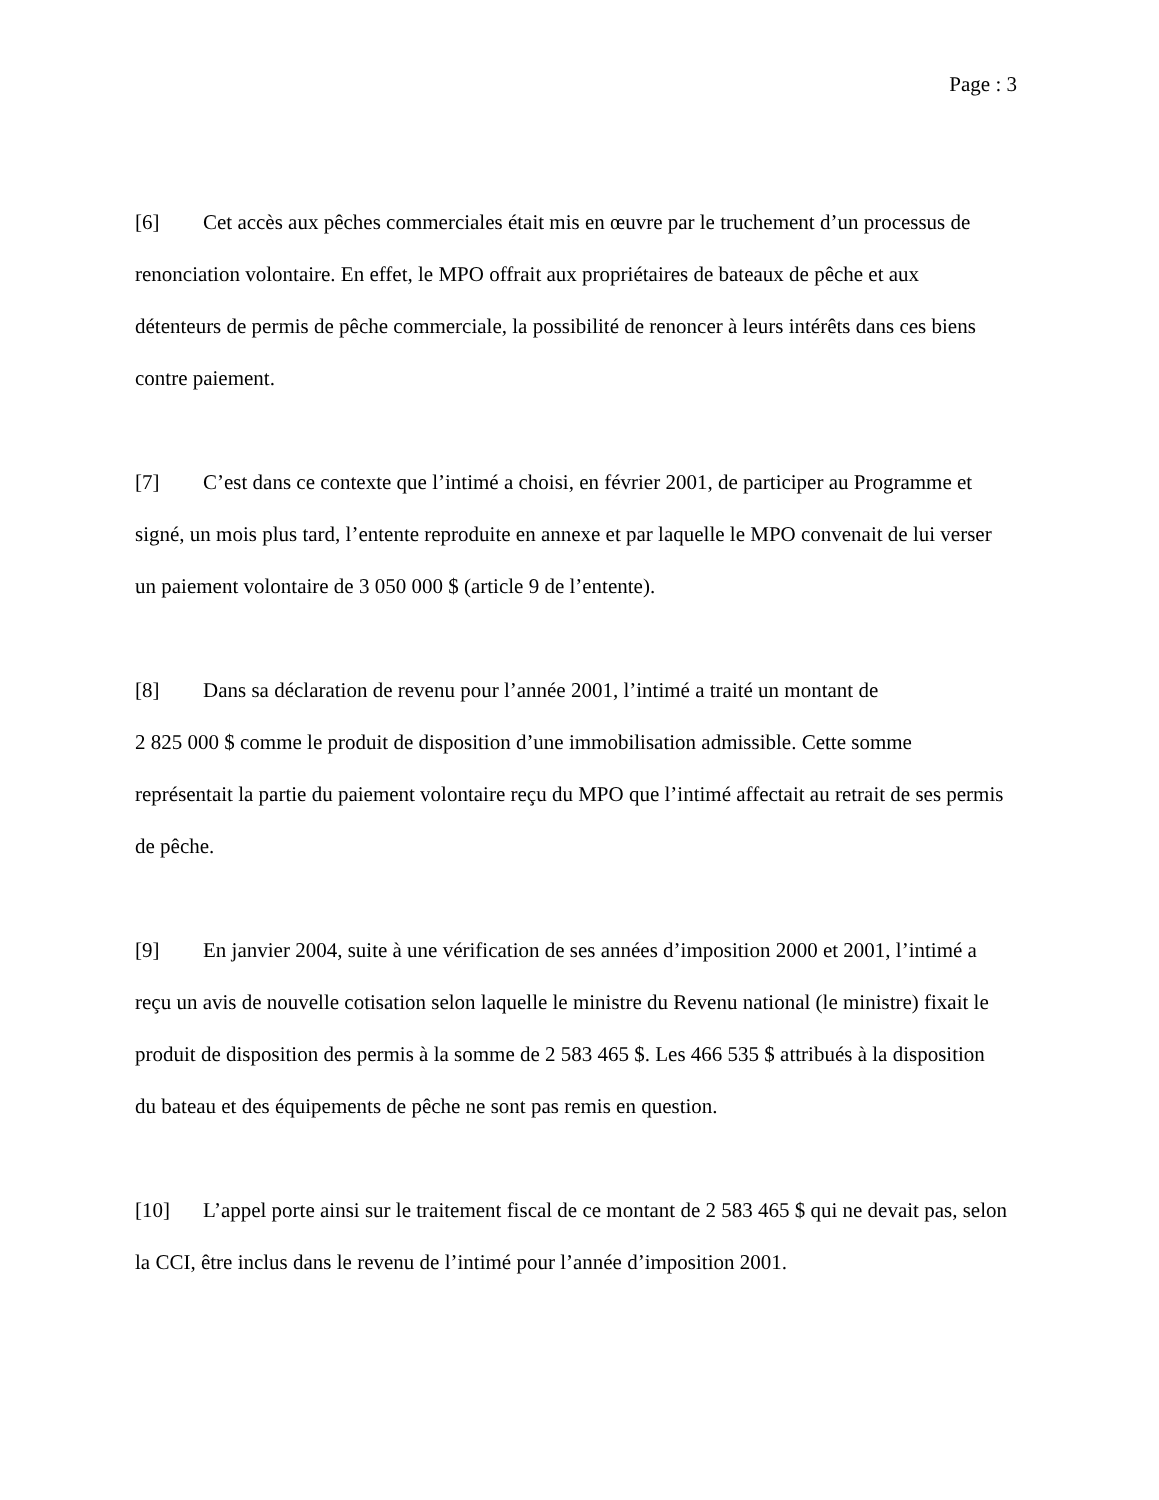Page : 3
[6] Cet accès aux pêches commerciales était mis en œuvre par le truchement d’un processus de renonciation volontaire. En effet, le MPO offrait aux propriétaires de bateaux de pêche et aux détenteurs de permis de pêche commerciale, la possibilité de renoncer à leurs intérêts dans ces biens contre paiement.
[7] C’est dans ce contexte que l’intimé a choisi, en février 2001, de participer au Programme et signé, un mois plus tard, l’entente reproduite en annexe et par laquelle le MPO convenait de lui verser un paiement volontaire de 3 050 000 $ (article 9 de l’entente).
[8] Dans sa déclaration de revenu pour l’année 2001, l’intimé a traité un montant de
2 825 000 $ comme le produit de disposition d’une immobilisation admissible. Cette somme représentait la partie du paiement volontaire reçu du MPO que l’intimé affectait au retrait de ses permis de pêche.
[9] En janvier 2004, suite à une vérification de ses années d’imposition 2000 et 2001, l’intimé a reçu un avis de nouvelle cotisation selon laquelle le ministre du Revenu national (le ministre) fixait le produit de disposition des permis à la somme de 2 583 465 $. Les 466 535 $ attribués à la disposition du bateau et des équipements de pêche ne sont pas remis en question.
[10] L’appel porte ainsi sur le traitement fiscal de ce montant de 2 583 465 $ qui ne devait pas, selon la CCI, être inclus dans le revenu de l’intimé pour l’année d’imposition 2001.